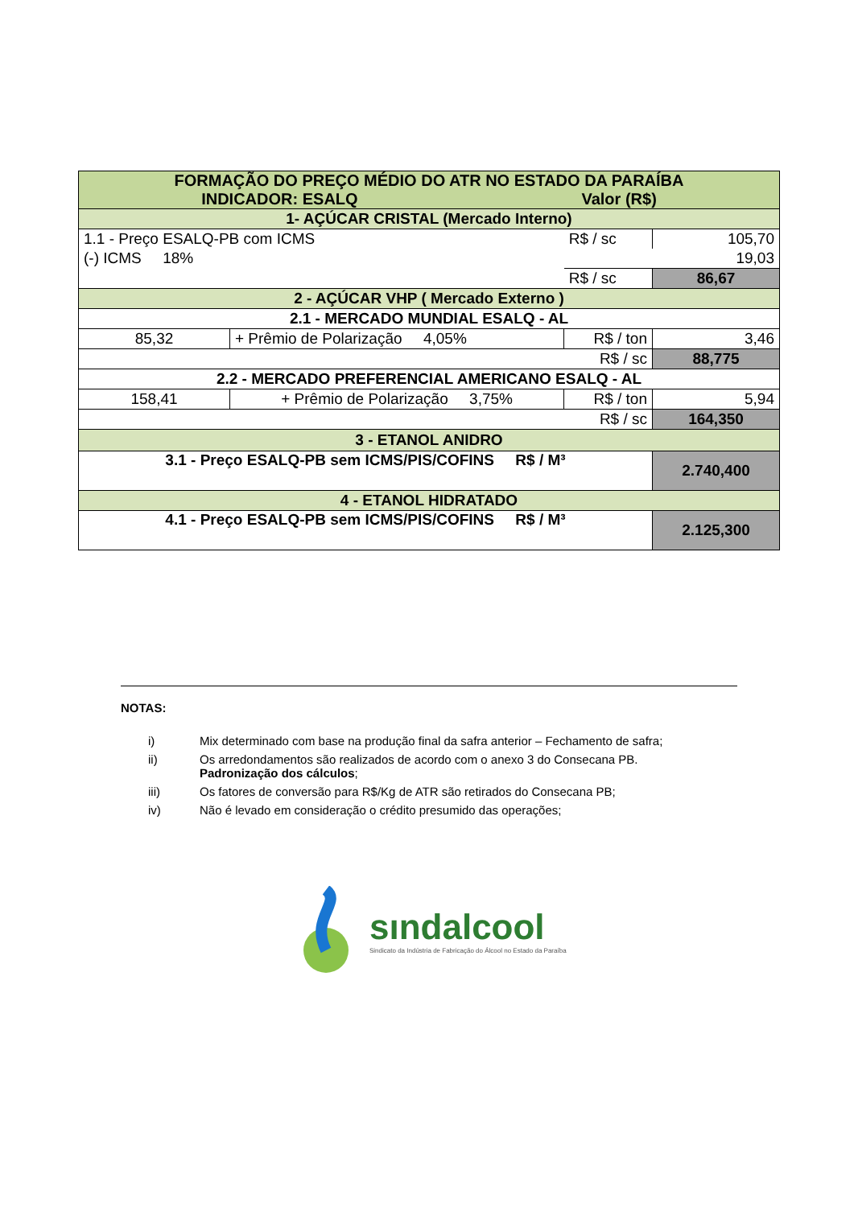| FORMAÇÃO DO PREÇO MÉDIO DO ATR NO ESTADO DA PARAÍBA INDICADOR: ESALQ Valor (R$) | | | |
| 1- AÇÚCAR CRISTAL (Mercado Interno) | | | |
| 1.1 - Preço ESALQ-PB com ICMS | | R$ / sc | 105,70 |
| (-) ICMS 18% | | | 19,03 |
| | | R$ / sc | 86,67 |
| 2 - AÇÚCAR VHP ( Mercado Externo ) | | | |
| 2.1 - MERCADO MUNDIAL ESALQ - AL | | | |
| 85,32 | + Prêmio de Polarização 4,05% | R$ / ton | 3,46 |
| R$ / sc | | | 88,775 |
| 2.2 - MERCADO PREFERENCIAL AMERICANO ESALQ - AL | | | |
| 158,41 | + Prêmio de Polarização 3,75% | R$ / ton | 5,94 |
| R$ / sc | | | 164,350 |
| 3 - ETANOL ANIDRO | | | |
| 3.1 - Preço ESALQ-PB sem ICMS/PIS/COFINS R$ / M³ | | | 2.740,400 |
| 4 - ETANOL HIDRATADO | | | |
| 4.1 - Preço ESALQ-PB sem ICMS/PIS/COFINS R$ / M³ | | | 2.125,300 |
NOTAS:
i) Mix determinado com base na produção final da safra anterior – Fechamento de safra;
ii) Os arredondamentos são realizados de acordo com o anexo 3 do Consecana PB.
Padronização dos cálculos;
iii) Os fatores de conversão para R$/Kg de ATR são retirados do Consecana PB;
iv) Não é levado em consideração o crédito presumido das operações;
sındalcool
Sindicato da Indústria de Fabricação do Álcool no Estado da Paraíba